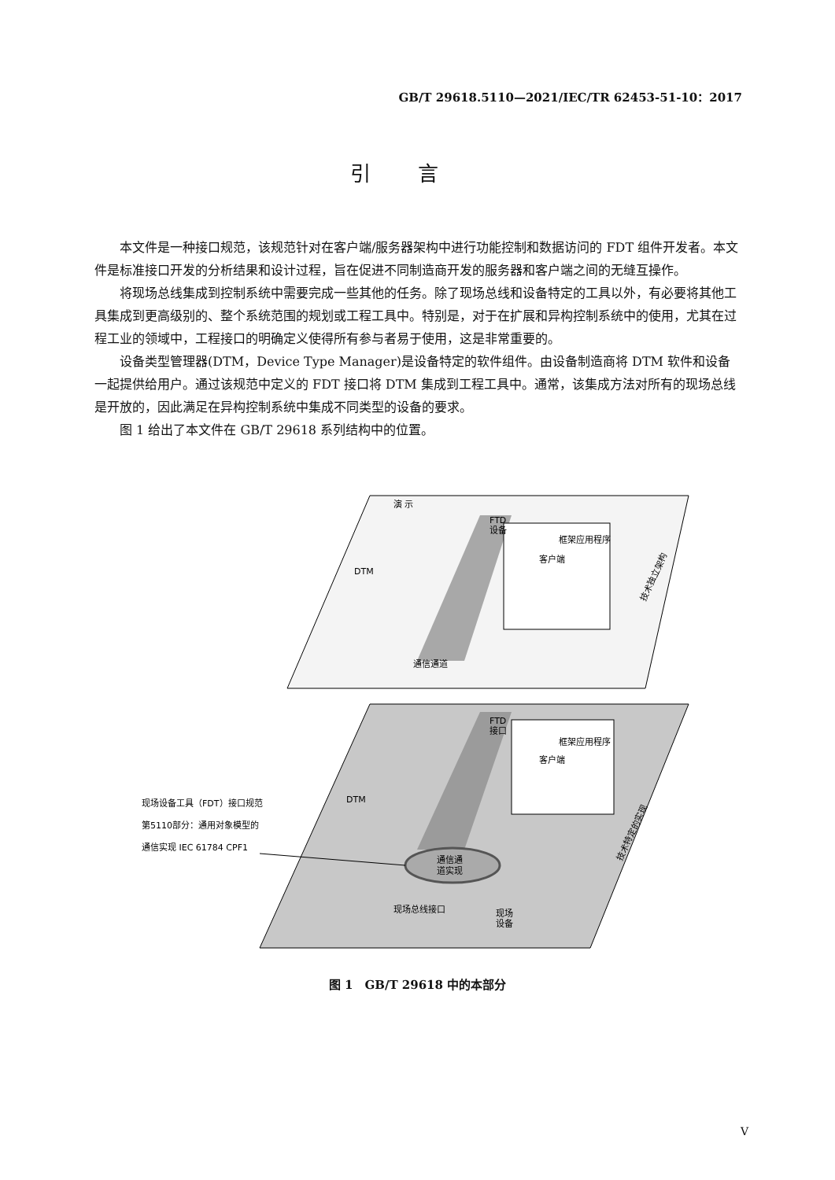GB/T 29618.5110—2021/IEC/TR 62453-51-10：2017
引言
本文件是一种接口规范，该规范针对在客户端/服务器架构中进行功能控制和数据访问的 FDT 组件开发者。本文件是标准接口开发的分析结果和设计过程，旨在促进不同制造商开发的服务器和客户端之间的无缝互操作。
将现场总线集成到控制系统中需要完成一些其他的任务。除了现场总线和设备特定的工具以外，有必要将其他工具集成到更高级别的、整个系统范围的规划或工程工具中。特别是，对于在扩展和异构控制系统中的使用，尤其在过程工业的领域中，工程接口的明确定义使得所有参与者易于使用，这是非常重要的。
设备类型管理器(DTM，Device Type Manager)是设备特定的软件组件。由设备制造商将 DTM 软件和设备一起提供给用户。通过该规范中定义的 FDT 接口将 DTM 集成到工程工具中。通常，该集成方法对所有的现场总线是开放的，因此满足在异构控制系统中集成不同类型的设备的要求。
图 1 给出了本文件在 GB/T 29618 系列结构中的位置。
演 示
FTD
设备
框架应用程序
客户端
通信通道
FTD
接口
框架应用程序
客户端
DTM
DTM
通信通
道实现
现场总线接口
现场
设备
现场设备工具（FDT）接口规范
第5110部分：通用对象模型的
通信实现 IEC 61784 CPF1
技术独立架构
技术特定的实现
图 1　GB/T 29618 中的本部分
V